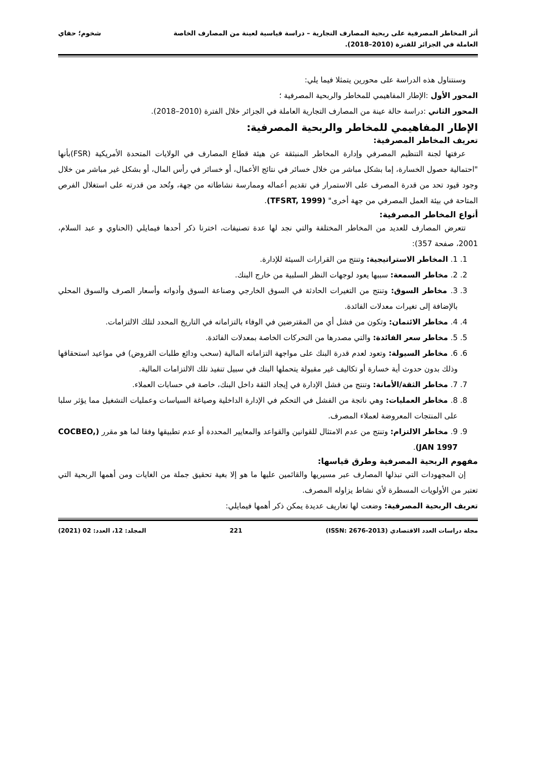أثر المخاطر المصرفية على ربحية المصارف التجارية – دراسة قياسية لعينة من المصارف الخاصة
العاملة في الجزائر للفترة (2010–2018).
شخوم؛ حفاي
وسنتناول هذه الدراسة على محورين يتمثلا فيما يلي:
المحور الأول :الإطار المفاهيمي للمخاطر والربحية المصرفية ؛
المحور الثاني :دراسة حالة عينة من المصارف التجارية العاملة في الجزائر خلال الفترة (2010–2018).
الإطار المفاهيمي للمخاطر والربحية المصرفية:
تعريف المخاطر المصرفية:
عرفتها لجنة التنظيم المصرفي وإدارة المخاطر المنبثقة عن هيئة قطاع المصارف في الولايات المتحدة الأمريكية (FSR)بأنها "احتمالية حصول الخسارة، إما بشكل مباشر من خلال خسائر في نتائج الأعمال، أو خسائر في رأس المال، أو بشكل غير مباشر من خلال وجود قيود تحد من قدرة المصرف على الاستمرار في تقديم أعماله وممارسة نشاطاته من جهة، وتُحد من قدرته على استغلال الفرص المتاحة في بيئة العمل المصرفي من جهة أخرى" (TFSRT, 1999).
أنواع المخاطر المصرفية:
تتعرض المصارف للعديد من المخاطر المختلفة والتي نجد لها عدة تصنيفات، اخترنا ذكر أحدها فيمايلي (الحناوي و عبد السلام، 2001، صفحة 357):
1. 1. المخاطر الاستراتيجية: وتنتج من القرارات السيئة للإدارة.
2. 2. مخاطر السمعة: سببها يعود لوجهات النظر السلبية من خارج البنك.
3. 3. مخاطر السوق: وتنتج من التغيرات الحادثة في السوق الخارجي وصناعة السوق وأدواته وأسعار الصرف والسوق المحلي بالإضافة إلى تغيرات معدلات الفائدة.
4. 4. مخاطر الائتمان: وتكون من فشل أي من المقترضين في الوفاء بالتزاماته في التاريخ المحدد لتلك الالتزامات.
5. 5. مخاطر سعر الفائدة: والتي مصدرها من التحركات الخاصة بمعدلات الفائدة.
6. 6. مخاطر السيولة: وتعود لعدم قدرة البنك على مواجهة التزاماته المالية (سحب ودائع طلبات القروض) في مواعيد استحقاقها وذلك بدون حدوث أية خسارة أو تكاليف غير مقبولة يتحملها البنك في سبيل تنفيذ تلك الالتزامات المالية.
7. 7. مخاطر الثقة/الأمانة: وتنتج من فشل الإدارة في إيجاد الثقة داخل البنك، خاصة في حسابات العملاء.
8. 8. مخاطر العمليات: وهي ناتجة من الفشل في التحكم في الإدارة الداخلية وصياغة السياسات وعمليات التشغيل مما يؤثر سلبا على المنتجات المعروضة لعملاء المصرف.
9. 9. مخاطر الالتزام: وتنتج من عدم الامتثال للقوانين والقواعد والمعايير المحددة أو عدم تطبيقها وفقا لما هو مقرر (COCBEO, JAN 1997).
مفهوم الربحية المصرفية وطرق قياسها:
إن المجهودات التي تبذلها المصارف عبر مسيريها والقائمين عليها ما هو إلا بغية تحقيق جملة من الغايات ومن أهمها الربحية التي تعتبر من الأولويات المسطرة لأي نشاط يزاوله المصرف.
تعريف الربحية المصرفية: وضعت لها تعاريف عديدة يمكن ذكر أهمها فيمايلي:
مجلة دراسات العدد الاقتصادي (ISSN: 2676-2013) 221 المجلد: 12، العدد: 02 (2021)